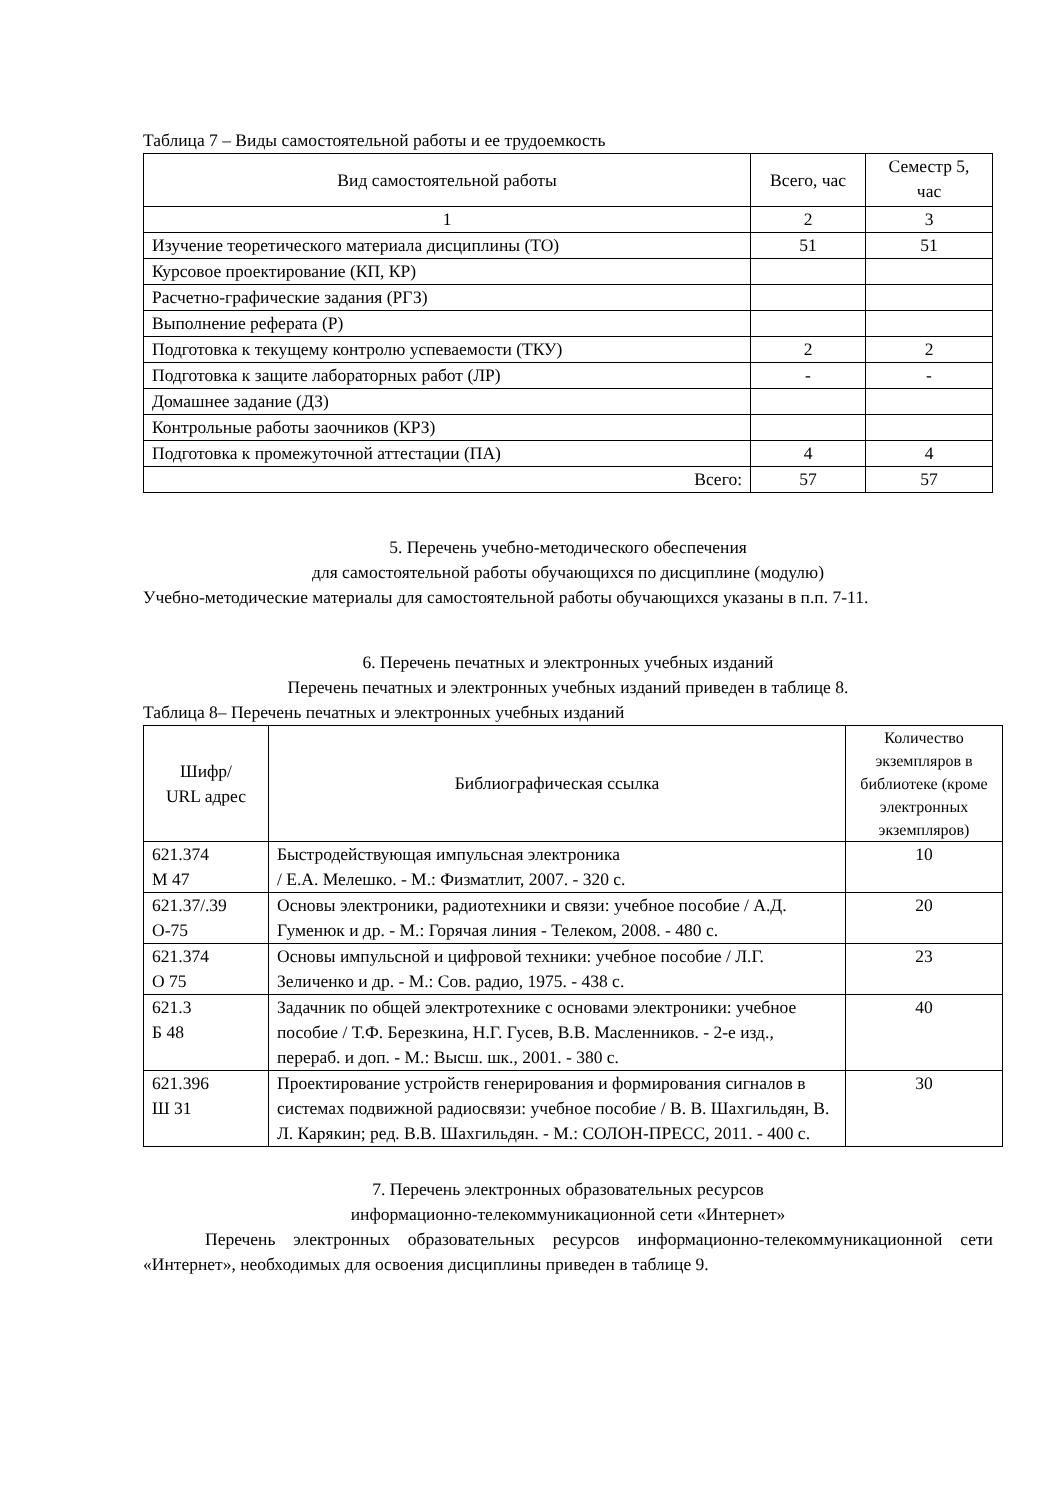Таблица 7 – Виды самостоятельной работы и ее трудоемкость
| Вид самостоятельной работы | Всего, час | Семестр 5, час |
| --- | --- | --- |
| 1 | 2 | 3 |
| Изучение теоретического материала дисциплины (ТО) | 51 | 51 |
| Курсовое проектирование (КП, КР) | | |
| Расчетно-графические задания (РГЗ) | | |
| Выполнение реферата (Р) | | |
| Подготовка к текущему контролю успеваемости (ТКУ) | 2 | 2 |
| Подготовка к защите лабораторных работ (ЛР) | - | - |
| Домашнее задание (ДЗ) | | |
| Контрольные работы заочников (КРЗ) | | |
| Подготовка к промежуточной аттестации (ПА) | 4 | 4 |
| Всего: | 57 | 57 |
5. Перечень учебно-методического обеспечения
для самостоятельной работы обучающихся по дисциплине (модулю)
Учебно-методические материалы для самостоятельной работы обучающихся указаны в п.п. 7-11.
6. Перечень печатных и электронных учебных изданий
Перечень печатных и электронных учебных изданий приведен в таблице 8.
Таблица 8– Перечень печатных и электронных учебных изданий
| Шифр/ URL адрес | Библиографическая ссылка | Количество экземпляров в библиотеке (кроме электронных экземпляров) |
| --- | --- | --- |
| 621.374 М 47 | Быстродействующая импульсная электроника / Е.А. Мелешко. - М.: Физматлит, 2007. - 320 с. | 10 |
| 621.37/.39 О-75 | Основы электроники, радиотехники и связи: учебное пособие / А.Д. Гуменюк и др. - М.: Горячая линия - Телеком, 2008. - 480 с. | 20 |
| 621.374 О 75 | Основы импульсной и цифровой техники: учебное пособие / Л.Г. Зеличенко и др. - М.: Сов. радио, 1975. - 438 с. | 23 |
| 621.3 Б 48 | Задачник по общей электротехнике с основами электроники: учебное пособие / Т.Ф. Березкина, Н.Г. Гусев, В.В. Масленников. - 2-е изд., перераб. и доп. - М.: Высш. шк., 2001. - 380 с. | 40 |
| 621.396 Ш 31 | Проектирование устройств генерирования и формирования сигналов в системах подвижной радиосвязи: учебное пособие / В. В. Шахгильдян, В. Л. Карякин; ред. В.В. Шахгильдян. - М.: СОЛОН-ПРЕСС, 2011. - 400 с. | 30 |
7. Перечень электронных образовательных ресурсов
информационно-телекоммуникационной сети «Интернет»
Перечень электронных образовательных ресурсов информационно-телекоммуникационной сети «Интернет», необходимых для освоения дисциплины приведен в таблице 9.